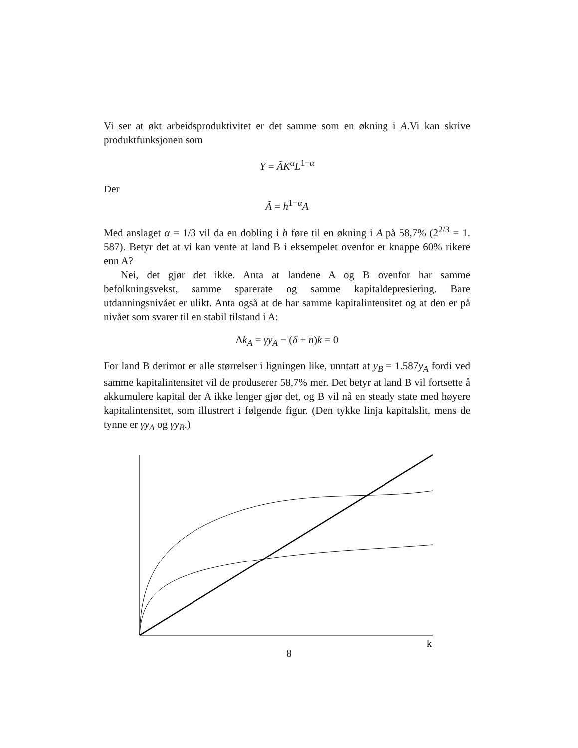Vi ser at økt arbeidsproduktivitet er det samme som en økning i A.Vi kan skrive produktfunksjonen som
Y = ÃK<sup>α</sup>L<sup>1−α</sup>
Der
Ã = h<sup>1−α</sup>A
Med anslaget α = 1/3 vil da en dobling i h føre til en økning i A på 58,7% (2<sup>2/3</sup> = 1. 587). Betyr det at vi kan vente at land B i eksempelet ovenfor er knappe 60% rikere enn A?
Nei, det gjør det ikke. Anta at landene A og B ovenfor har samme befolkningsvekst, samme sparerate og samme kapitaldepresiering. Bare utdanningsnivået er ulikt. Anta også at de har samme kapitalintensitet og at den er på nivået som svarer til en stabil tilstand i A:
Δk<sub>A</sub> = γy<sub>A</sub> − (δ + n)k = 0
For land B derimot er alle størrelser i ligningen like, unntatt at y<sub>B</sub> = 1.587y<sub>A</sub> fordi ved samme kapitalintensitet vil de produserer 58,7% mer. Det betyr at land B vil fortsette å akkumulere kapital der A ikke lenger gjør det, og B vil nå en steady state med høyere kapitalintensitet, som illustrert i følgende figur. (Den tykke linja kapitalslit, mens de tynne er γy<sub>A</sub> og γy<sub>B</sub>.)
k
8